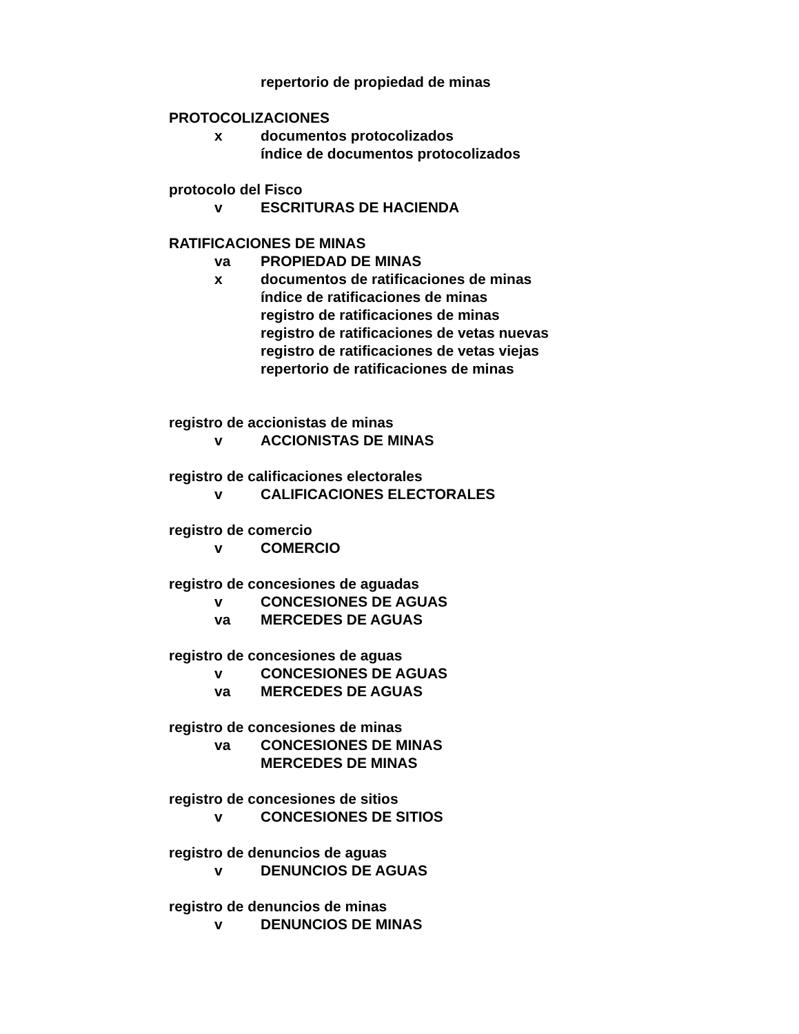repertorio de propiedad de minas
PROTOCOLIZACIONES
x documentos protocolizados
índice de documentos protocolizados
protocolo del Fisco
v ESCRITURAS DE HACIENDA
RATIFICACIONES DE MINAS
va PROPIEDAD DE MINAS
x documentos de ratificaciones de minas
índice de ratificaciones de minas
registro de ratificaciones de minas
registro de ratificaciones de vetas nuevas
registro de ratificaciones de vetas viejas
repertorio de ratificaciones de minas
registro de accionistas de minas
v ACCIONISTAS DE MINAS
registro de calificaciones electorales
v CALIFICACIONES ELECTORALES
registro de comercio
v COMERCIO
registro de concesiones de aguadas
v CONCESIONES DE AGUAS
va MERCEDES DE AGUAS
registro de concesiones de aguas
v CONCESIONES DE AGUAS
va MERCEDES DE AGUAS
registro de concesiones de minas
va CONCESIONES DE MINAS
MERCEDES DE MINAS
registro de concesiones de sitios
v CONCESIONES DE SITIOS
registro de denuncios de aguas
v DENUNCIOS DE AGUAS
registro de denuncios de minas
v DENUNCIOS DE MINAS